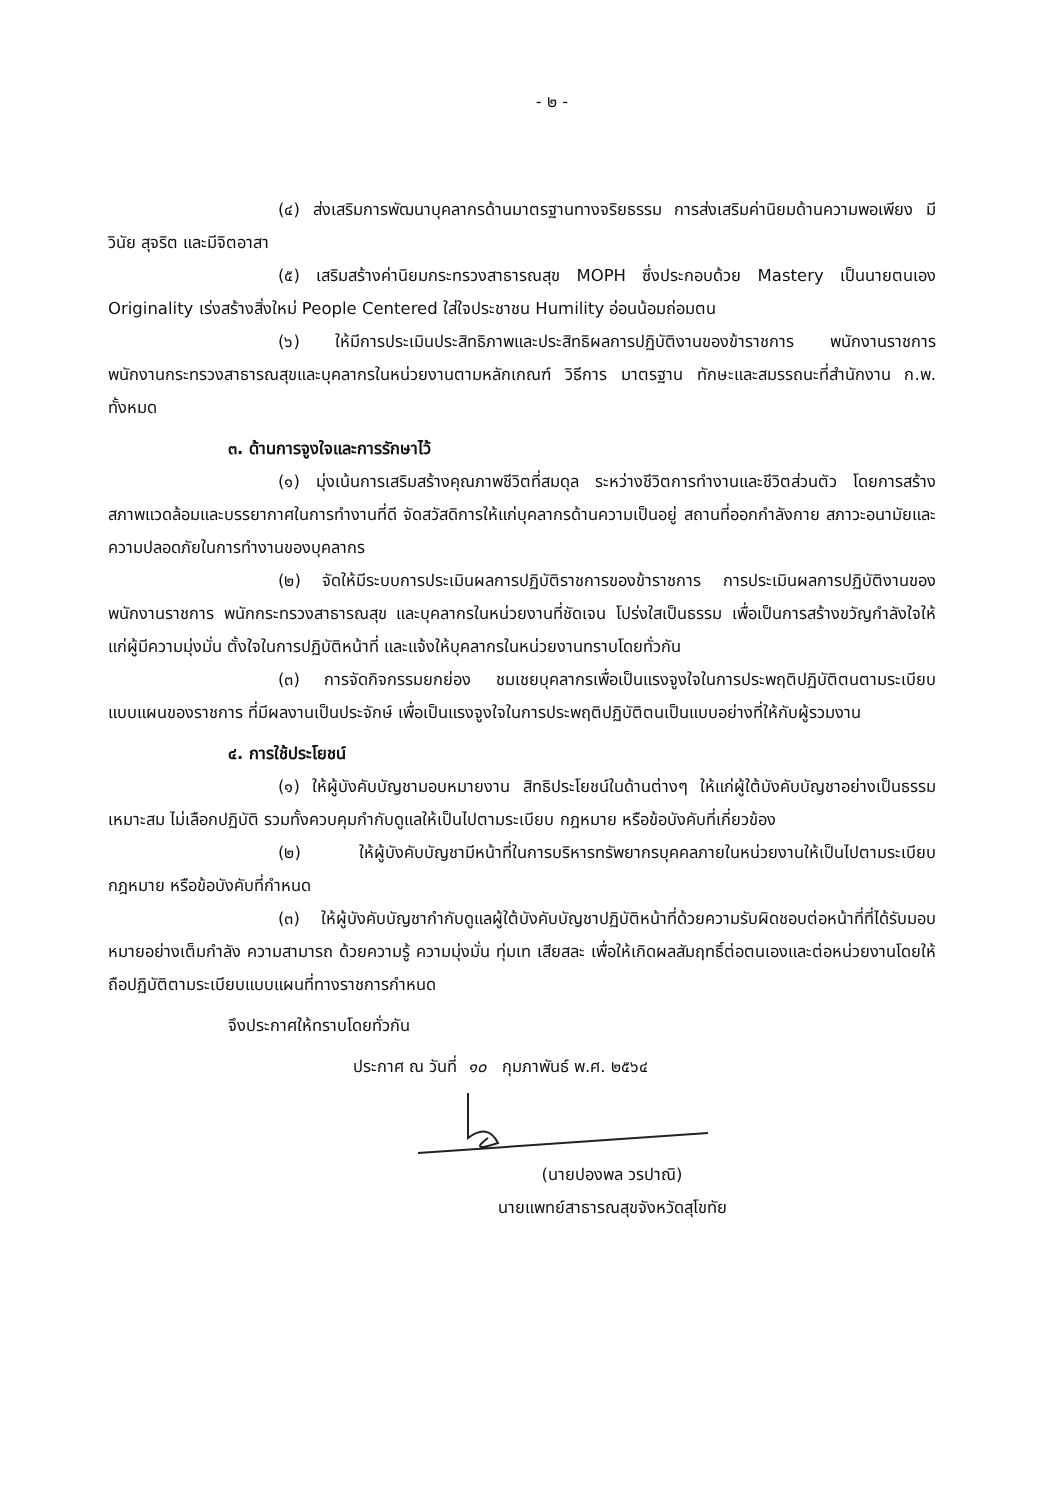- ๒ -
(๔) ส่งเสริมการพัฒนาบุคลากรด้านมาตรฐานทางจริยธรรม การส่งเสริมค่านิยมด้านความพอเพียง มีวินัย สุจริต และมีจิตอาสา
(๕) เสริมสร้างค่านิยมกระทรวงสาธารณสุข MOPH ซึ่งประกอบด้วย Mastery เป็นนายตนเอง Originality เร่งสร้างสิ่งใหม่ People Centered ใส่ใจประชาชน Humility อ่อนน้อมถ่อมตน
(๖) ให้มีการประเมินประสิทธิภาพและประสิทธิผลการปฏิบัติงานของข้าราชการ พนักงานราชการ พนักงานกระทรวงสาธารณสุขและบุคลากรในหน่วยงานตามหลักเกณฑ์ วิธีการ มาตรฐาน ทักษะและสมรรถนะที่สำนักงาน ก.พ. ทั้งหมด
๓. ด้านการจูงใจและการรักษาไว้
(๑) มุ่งเน้นการเสริมสร้างคุณภาพชีวิตที่สมดุล ระหว่างชีวิตการทำงานและชีวิตส่วนตัว โดยการสร้างสภาพแวดล้อมและบรรยากาศในการทำงานที่ดี จัดสวัสดิการให้แก่บุคลากรด้านความเป็นอยู่ สถานที่ออกกำลังกาย สภาวะอนามัยและความปลอดภัยในการทำงานของบุคลากร
(๒) จัดให้มีระบบการประเมินผลการปฏิบัติราชการของข้าราชการ การประเมินผลการปฏิบัติงานของพนักงานราชการ พนักกระทรวงสาธารณสุข และบุคลากรในหน่วยงานที่ชัดเจน โปร่งใสเป็นธรรม เพื่อเป็นการสร้างขวัญกำลังใจให้แก่ผู้มีความมุ่งมั่น ตั้งใจในการปฏิบัติหน้าที่ และแจ้งให้บุคลากรในหน่วยงานทราบโดยทั่วกัน
(๓) การจัดกิจกรรมยกย่อง ชมเชยบุคลากรเพื่อเป็นแรงจูงใจในการประพฤติปฏิบัติตนตามระเบียบแบบแผนของราชการ ที่มีผลงานเป็นประจักษ์ เพื่อเป็นแรงจูงใจในการประพฤติปฏิบัติตนเป็นแบบอย่างที่ให้กับผู้รวมงาน
๔. การใช้ประโยชน์
(๑) ให้ผู้บังคับบัญชามอบหมายงาน สิทธิประโยชน์ในด้านต่างๆ ให้แก่ผู้ใต้บังคับบัญชาอย่างเป็นธรรม เหมาะสม ไม่เลือกปฏิบัติ รวมทั้งควบคุมกำกับดูแลให้เป็นไปตามระเบียบ กฎหมาย หรือข้อบังคับที่เกี่ยวข้อง
(๒) ให้ผู้บังคับบัญชามีหน้าที่ในการบริหารทรัพยากรบุคคลภายในหน่วยงานให้เป็นไปตามระเบียบ กฎหมาย หรือข้อบังคับที่กำหนด
(๓) ให้ผู้บังคับบัญชากำกับดูแลผู้ใต้บังคับบัญชาปฏิบัติหน้าที่ด้วยความรับผิดชอบต่อหน้าที่ที่ได้รับมอบหมายอย่างเต็มกำลัง ความสามารถ ด้วยความรู้ ความมุ่งมั่น ทุ่มเท เสียสละ เพื่อให้เกิดผลสัมฤทธิ์ต่อตนเองและต่อหน่วยงานโดยให้ถือปฏิบัติตามระเบียบแบบแผนที่ทางราชการกำหนด
จึงประกาศให้ทราบโดยทั่วกัน
ประกาศ ณ วันที่ ๑๐ กุมภาพันธ์ พ.ศ. ๒๕๖๔
(นายปองพล วรปาณิ)
นายแพทย์สาธารณสุขจังหวัดสุโขทัย